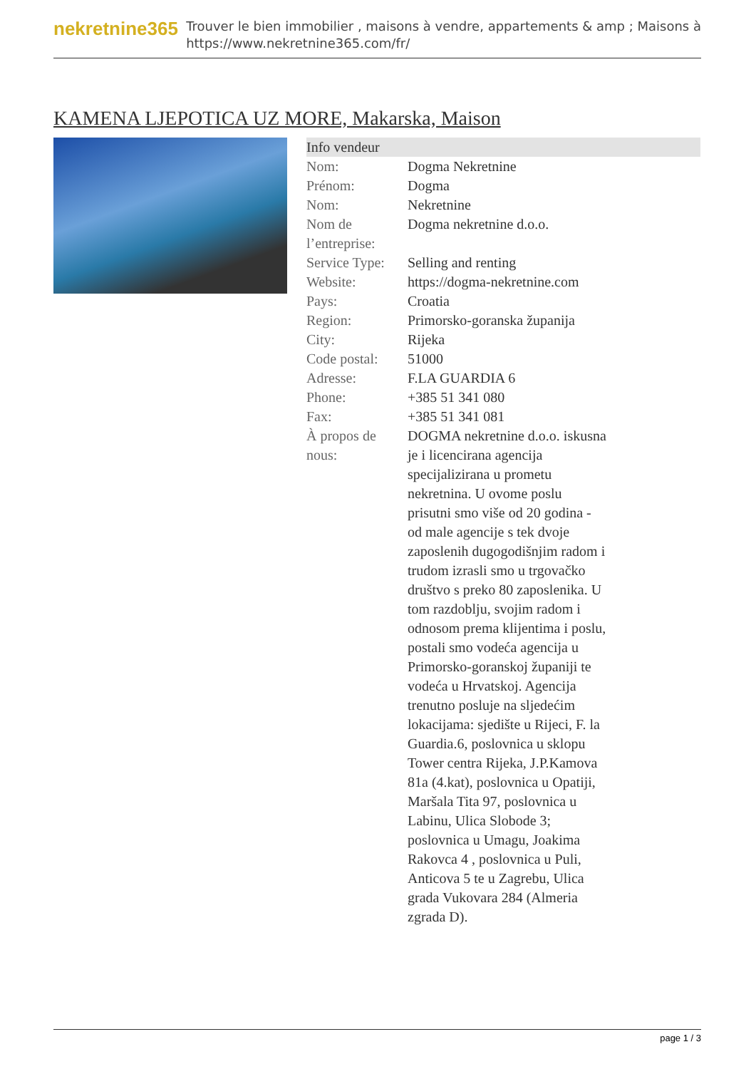nekretnine365
Trouver le bien immobilier , maisons à vendre, appartements & amp ; Maisons à
https://www.nekretnine365.com/fr/
KAMENA LJEPOTICA UZ MORE, Makarska, Maison
Info vendeur
| Nom: | Dogma Nekretnine |
| Prénom: | Dogma |
| Nom: | Nekretnine |
| Nom de l’entreprise: | Dogma nekretnine d.o.o. |
| Service Type: | Selling and renting |
| Website: | https://dogma-nekretnine.com |
| Pays: | Croatia |
| Region: | Primorsko-goranska županija |
| City: | Rijeka |
| Code postal: | 51000 |
| Adresse: | F.LA GUARDIA 6 |
| Phone: | +385 51 341 080 |
| Fax: | +385 51 341 081 |
| À propos de nous: | DOGMA nekretnine d.o.o. iskusna je i licencirana agencija specijalizirana u prometu nekretnina. U ovome poslu prisutni smo više od 20 godina - od male agencije s tek dvoje zaposlenih dugogodišnjim radom i trudom izrasli smo u trgovačko društvo s preko 80 zaposlenika. U tom razdoblju, svojim radom i odnosom prema klijentima i poslu, postali smo vodeća agencija u Primorsko-goranskoj županiji te vodeća u Hrvatskoj. Agencija trenutno posluje na sljedećim lokacijama: sjedište u Rijeci, F. la Guardia.6, poslovnica u sklopu Tower centra Rijeka, J.P.Kamova 81a (4.kat), poslovnica u Opatiji, Maršala Tita 97, poslovnica u Labinu, Ulica Slobode 3; poslovnica u Umagu, Joakima Rakovca 4 , poslovnica u Puli, Anticova 5 te u Zagrebu, Ulica grada Vukovara 284 (Almeria zgrada D). |
page 1 / 3